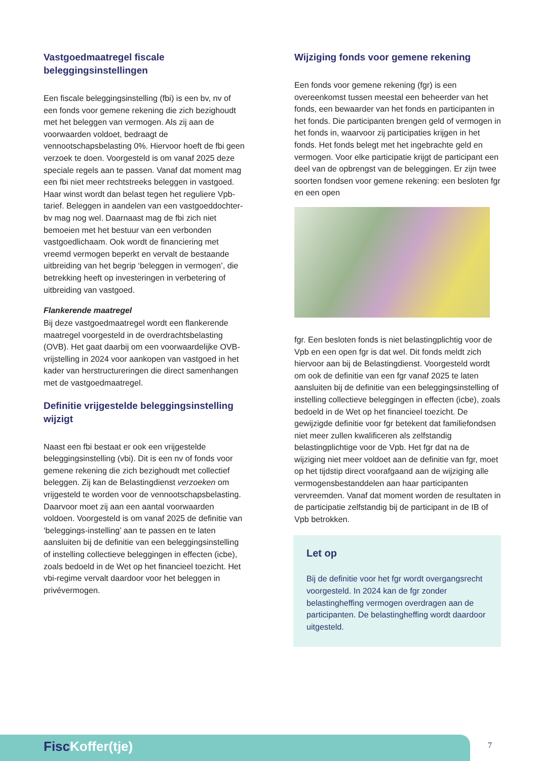Vastgoedmaatregel fiscale beleggingsinstellingen
Een fiscale beleggingsinstelling (fbi) is een bv, nv of een fonds voor gemene rekening die zich bezighoudt met het beleggen van vermogen. Als zij aan de voorwaarden voldoet, bedraagt de vennootschapsbelasting 0%. Hiervoor hoeft de fbi geen verzoek te doen. Voorgesteld is om vanaf 2025 deze speciale regels aan te passen. Vanaf dat moment mag een fbi niet meer rechtstreeks beleggen in vastgoed. Haar winst wordt dan belast tegen het reguliere Vpb-tarief. Beleggen in aandelen van een vastgoeddochter-bv mag nog wel. Daarnaast mag de fbi zich niet bemoeien met het bestuur van een verbonden vastgoedlichaam. Ook wordt de financiering met vreemd vermogen beperkt en vervalt de bestaande uitbreiding van het begrip ‘beleggen in vermogen’, die betrekking heeft op investeringen in verbetering of uitbreiding van vastgoed.
Flankerende maatregel
Bij deze vastgoedmaatregel wordt een flankerende maatregel voorgesteld in de overdrachtsbelasting (OVB). Het gaat daarbij om een voorwaardelijke OVB-vrijstelling in 2024 voor aankopen van vastgoed in het kader van herstructureringen die direct samenhangen met de vastgoedmaatregel.
Definitie vrijgestelde beleggingsinstelling wijzigt
Naast een fbi bestaat er ook een vrijgestelde beleggingsinstelling (vbi). Dit is een nv of fonds voor gemene rekening die zich bezighoudt met collectief beleggen. Zij kan de Belastingdienst verzoeken om vrijgesteld te worden voor de vennootschapsbelasting. Daarvoor moet zij aan een aantal voorwaarden voldoen. Voorgesteld is om vanaf 2025 de definitie van ‘beleggings-instelling’ aan te passen en te laten aansluiten bij de definitie van een beleggingsinstelling of instelling collectieve beleggingen in effecten (icbe), zoals bedoeld in de Wet op het financieel toezicht. Het vbi-regime vervalt daardoor voor het beleggen in privévermogen.
Wijziging fonds voor gemene rekening
Een fonds voor gemene rekening (fgr) is een overeenkomst tussen meestal een beheerder van het fonds, een bewaarder van het fonds en participanten in het fonds. Die participanten brengen geld of vermogen in het fonds in, waarvoor zij participaties krijgen in het fonds. Het fonds belegt met het ingebrachte geld en vermogen. Voor elke participatie krijgt de participant een deel van de opbrengst van de beleggingen. Er zijn twee soorten fondsen voor gemene rekening: een besloten fgr en een open
fgr. Een besloten fonds is niet belastingplichtig voor de Vpb en een open fgr is dat wel. Dit fonds meldt zich hiervoor aan bij de Belastingdienst. Voorgesteld wordt om ook de definitie van een fgr vanaf 2025 te laten aansluiten bij de definitie van een beleggingsinstelling of instelling collectieve beleggingen in effecten (icbe), zoals bedoeld in de Wet op het financieel toezicht. De gewijzigde definitie voor fgr betekent dat familiefondsen niet meer zullen kwalificeren als zelfstandig belastingplichtige voor de Vpb. Het fgr dat na de wijziging niet meer voldoet aan de definitie van fgr, moet op het tijdstip direct voorafgaand aan de wijziging alle vermogensbestanddelen aan haar participanten vervreemden. Vanaf dat moment worden de resultaten in de participatie zelfstandig bij de participant in de IB of Vpb betrokken.
Let op
Bij de definitie voor het fgr wordt overgangsrecht voorgesteld. In 2024 kan de fgr zonder belastingheffing vermogen overdragen aan de participanten. De belastingheffing wordt daardoor uitgesteld.
FiscKoffer(tje) 7